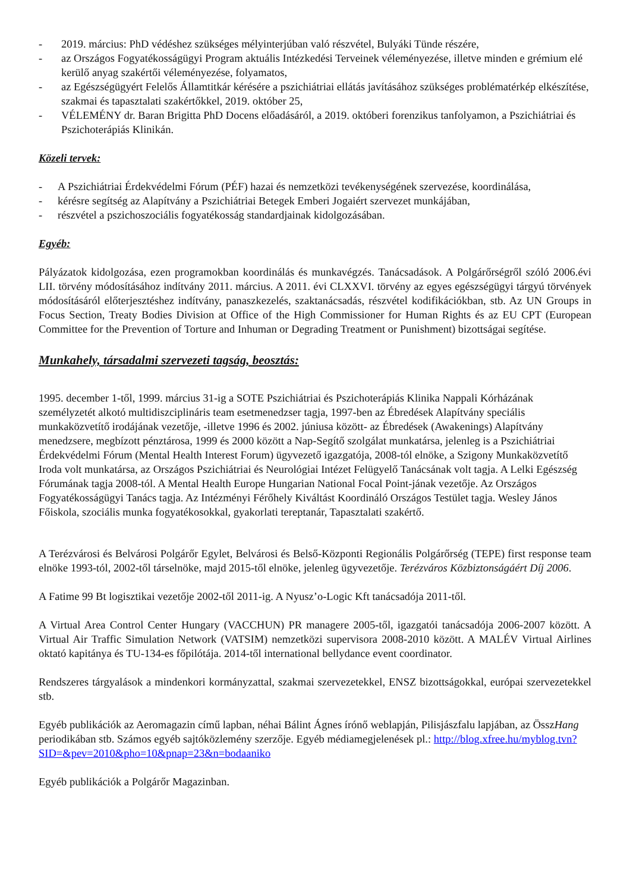- 2019. március: PhD védéshez szükséges mélyinterjúban való részvétel, Bulyáki Tünde részére,
- az Országos Fogyatékosságügyi Program aktuális Intézkedési Terveinek véleményezése, illetve minden e grémium elé kerülő anyag szakértői véleményezése, folyamatos,
- az Egészségügyért Felelős Államtitkár kérésére a pszichiátriai ellátás javításához szükséges problématérkép elkészítése, szakmai és tapasztalati szakértőkkel, 2019. október 25,
- VÉLEMÉNY dr. Baran Brigitta PhD Docens előadásáról, a 2019. októberi forenzikus tanfolyamon, a Pszichiátriai és Pszichoterápiás Klinikán.
Közeli tervek:
- A Pszichiátriai Érdekvédelmi Fórum (PÉF) hazai és nemzetközi tevékenységének szervezése, koordinálása,
- kérésre segítség az Alapítvány a Pszichiátriai Betegek Emberi Jogaiért szervezet munkájában,
- részvétel a pszichoszociális fogyatékosság standardjainak kidolgozásában.
Egyéb:
Pályázatok kidolgozása, ezen programokban koordinálás és munkavégzés. Tanácsadások. A Polgárőrségről szóló 2006.évi LII. törvény módosításához indítvány 2011. március. A 2011. évi CLXXVI. törvény az egyes egészségügyi tárgyú törvények módosításáról előterjesztéshez indítvány, panaszkezelés, szaktanácsadás, részvétel kodifikációkban, stb. Az UN Groups in Focus Section, Treaty Bodies Division at Office of the High Commissioner for Human Rights és az EU CPT (European Committee for the Prevention of Torture and Inhuman or Degrading Treatment or Punishment) bizottságai segítése.
Munkahely, társadalmi szervezeti tagság, beosztás:
1995. december 1-től, 1999. március 31-ig a SOTE Pszichiátriai és Pszichoterápiás Klinika Nappali Kórházának személyzetét alkotó multidiszciplináris team esetmenedzser tagja, 1997-ben az Ébredések Alapítvány speciális munkaközvetítő irodájának vezetője, -illetve 1996 és 2002. júniusa között- az Ébredések (Awakenings) Alapítvány menedzsere, megbízott pénztárosa, 1999 és 2000 között a Nap-Segítő szolgálat munkatársa, jelenleg is a Pszichiátriai Érdekvédelmi Fórum (Mental Health Interest Forum) ügyvezető igazgatója, 2008-tól elnöke, a Szigony Munkaközvetítő Iroda volt munkatársa, az Országos Pszichiátriai és Neurológiai Intézet Felügyelő Tanácsának volt tagja. A Lelki Egészség Fórumának tagja 2008-tól. A Mental Health Europe Hungarian National Focal Point-jának vezetője. Az Országos Fogyatékosságügyi Tanács tagja. Az Intézményi Férőhely Kiváltást Koordináló Országos Testület tagja. Wesley János Főiskola, szociális munka fogyatékosokkal, gyakorlati tereptanár, Tapasztalati szakértő.
A Terézvárosi és Belvárosi Polgárőr Egylet, Belvárosi és Belső-Központi Regionális Polgárőrség (TEPE) first response team elnöke 1993-tól, 2002-től társelnöke, majd 2015-től elnöke, jelenleg ügyvezetője. Terézváros Közbiztonságáért Díj 2006.
A Fatime 99 Bt logisztikai vezetője 2002-től 2011-ig. A Nyusz’o-Logic Kft tanácsadója 2011-től.
A Virtual Area Control Center Hungary (VACCHUN) PR managere 2005-től, igazgatói tanácsadója 2006-2007 között. A Virtual Air Traffic Simulation Network (VATSIM) nemzetközi supervisora 2008-2010 között. A MALÉV Virtual Airlines oktató kapitánya és TU-134-es főpilótája. 2014-től international bellydance event coordinator.
Rendszeres tárgyalások a mindenkori kormányzattal, szakmai szervezetekkel, ENSZ bizottságokkal, európai szervezetekkel stb.
Egyéb publikációk az Aeromagazin című lapban, néhai Bálint Ágnes írónő weblapján, Pilisjászfalu lapjában, az ÖsszHang periodikában stb. Számos egyéb sajtóközlemény szerzője. Egyéb médiamegjelenések pl.: http://blog.xfree.hu/myblog.tvn?SID=&pev=2010&pho=10&pnap=23&n=bodaaniko
Egyéb publikációk a Polgárőr Magazinban.